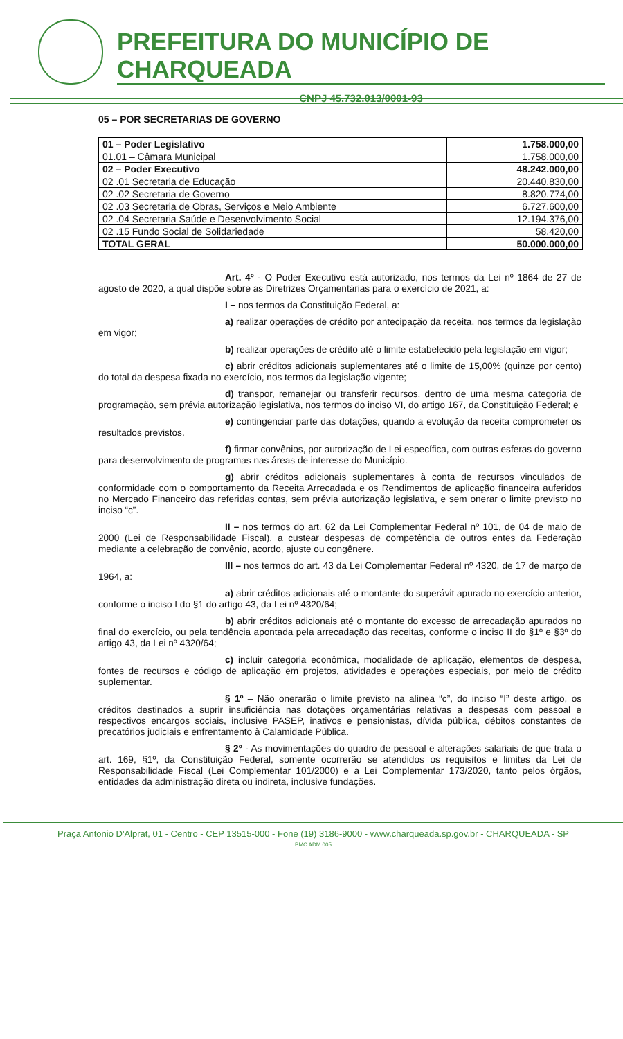PREFEITURA DO MUNICÍPIO DE CHARQUEADA
CNPJ 45.732.013/0001-93
05 – POR SECRETARIAS DE GOVERNO
| 01 – Poder Legislativo | 1.758.000,00 |
| 01.01 – Câmara Municipal | 1.758.000,00 |
| 02 – Poder Executivo | 48.242.000,00 |
| 02 .01 Secretaria de Educação | 20.440.830,00 |
| 02 .02 Secretaria de Governo | 8.820.774,00 |
| 02 .03 Secretaria de Obras, Serviços e Meio Ambiente | 6.727.600,00 |
| 02 .04 Secretaria Saúde e Desenvolvimento Social | 12.194.376,00 |
| 02 .15 Fundo Social de Solidariedade | 58.420,00 |
| TOTAL GERAL | 50.000.000,00 |
Art. 4º - O Poder Executivo está autorizado, nos termos da Lei nº 1864 de 27 de agosto de 2020, a qual dispõe sobre as Diretrizes Orçamentárias para o exercício de 2021, a:
I – nos termos da Constituição Federal, a:
a) realizar operações de crédito por antecipação da receita, nos termos da legislação em vigor;
b) realizar operações de crédito até o limite estabelecido pela legislação em vigor;
c) abrir créditos adicionais suplementares até o limite de 15,00% (quinze por cento) do total da despesa fixada no exercício, nos termos da legislação vigente;
d) transpor, remanejar ou transferir recursos, dentro de uma mesma categoria de programação, sem prévia autorização legislativa, nos termos do inciso VI, do artigo 167, da Constituição Federal; e
e) contingenciar parte das dotações, quando a evolução da receita comprometer os resultados previstos.
f) firmar convênios, por autorização de Lei específica, com outras esferas do governo para desenvolvimento de programas nas áreas de interesse do Município.
g) abrir créditos adicionais suplementares à conta de recursos vinculados de conformidade com o comportamento da Receita Arrecadada e os Rendimentos de aplicação financeira auferidos no Mercado Financeiro das referidas contas, sem prévia autorização legislativa, e sem onerar o limite previsto no inciso “c”.
II – nos termos do art. 62 da Lei Complementar Federal nº 101, de 04 de maio de 2000 (Lei de Responsabilidade Fiscal), a custear despesas de competência de outros entes da Federação mediante a celebração de convênio, acordo, ajuste ou congênere.
III – nos termos do art. 43 da Lei Complementar Federal nº 4320, de 17 de março de 1964, a:
a) abrir créditos adicionais até o montante do superávit apurado no exercício anterior, conforme o inciso I do §1 do artigo 43, da Lei nº 4320/64;
b) abrir créditos adicionais até o montante do excesso de arrecadação apurados no final do exercício, ou pela tendência apontada pela arrecadação das receitas, conforme o inciso II do §1º e §3º do artigo 43, da Lei nº 4320/64;
c) incluir categoria econômica, modalidade de aplicação, elementos de despesa, fontes de recursos e código de aplicação em projetos, atividades e operações especiais, por meio de crédito suplementar.
§ 1º – Não onerarão o limite previsto na alínea “c”, do inciso “I” deste artigo, os créditos destinados a suprir insuficiência nas dotações orçamentárias relativas a despesas com pessoal e respectivos encargos sociais, inclusive PASEP, inativos e pensionistas, dívida pública, débitos constantes de precatórios judiciais e enfrentamento à Calamidade Pública.
§ 2º - As movimentações do quadro de pessoal e alterações salariais de que trata o art. 169, §1º, da Constituição Federal, somente ocorrerão se atendidos os requisitos e limites da Lei de Responsabilidade Fiscal (Lei Complementar 101/2000) e a Lei Complementar 173/2020, tanto pelos órgãos, entidades da administração direta ou indireta, inclusive fundações.
Praça Antonio D'Alprat, 01 - Centro - CEP 13515-000 - Fone (19) 3186-9000 - www.charqueada.sp.gov.br - CHARQUEADA - SP
PMC ADM 005